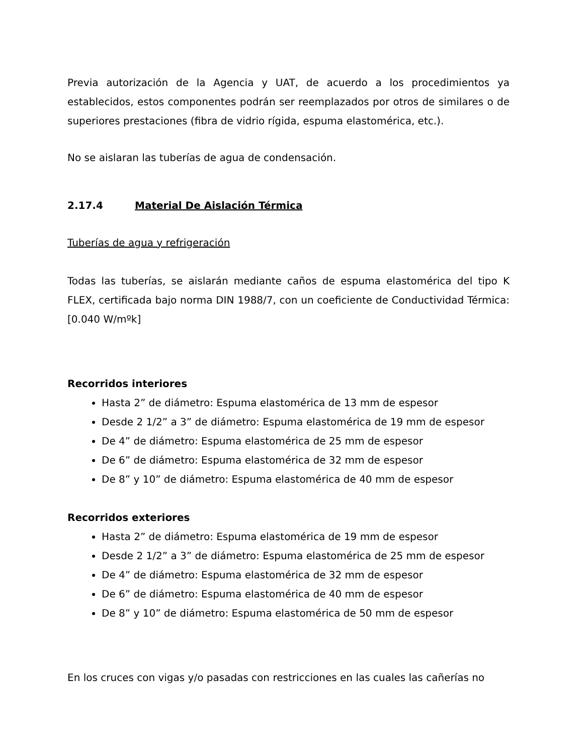Previa autorización de la Agencia y UAT, de acuerdo a los procedimientos ya establecidos, estos componentes podrán ser reemplazados por otros de similares o de superiores prestaciones (fibra de vidrio rígida, espuma elastomérica, etc.).
No se aislaran las tuberías de agua de condensación.
2.17.4 Material De Aislación Térmica
Tuberías de agua y refrigeración
Todas las tuberías, se aislarán mediante caños de espuma elastomérica del tipo K FLEX, certificada bajo norma DIN 1988/7, con un coeficiente de Conductividad Térmica: [0.040 W/mºk]
Recorridos interiores
Hasta 2” de diámetro: Espuma elastomérica de 13 mm de espesor
Desde 2 1/2” a 3” de diámetro: Espuma elastomérica de 19 mm de espesor
De 4” de diámetro: Espuma elastomérica de 25 mm de espesor
De 6” de diámetro: Espuma elastomérica de 32 mm de espesor
De 8” y 10” de diámetro: Espuma elastomérica de 40 mm de espesor
Recorridos exteriores
Hasta 2” de diámetro: Espuma elastomérica de 19 mm de espesor
Desde 2 1/2” a 3” de diámetro: Espuma elastomérica de 25 mm de espesor
De 4” de diámetro: Espuma elastomérica de 32 mm de espesor
De 6” de diámetro: Espuma elastomérica de 40 mm de espesor
De 8” y 10” de diámetro: Espuma elastomérica de 50 mm de espesor
En los cruces con vigas y/o pasadas con restricciones en las cuales las cañerías no